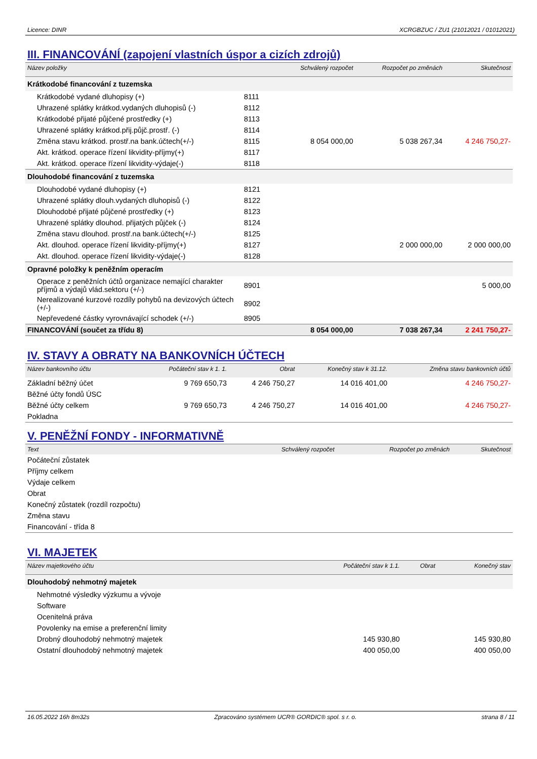Licence: DINR XCRGBZUC / ZU1 (21012021 / 01012021)
III. FINANCOVÁNÍ (zapojení vlastních úspor a cizích zdrojů)
| Název položky | | Schválený rozpočet | Rozpočet po změnách | Skutečnost |
| --- | --- | --- | --- | --- |
| Krátkodobé financování z tuzemska | | | | |
| Krátkodobé vydané dluhopisy (+) | 8111 | | | |
| Uhrazené splátky krátkod.vydaných dluhopisů (-) | 8112 | | | |
| Krátkodobé přijaté půjčené prostředky (+) | 8113 | | | |
| Uhrazené splátky krátkod.přij.půjč.prostř. (-) | 8114 | | | |
| Změna stavu krátkod. prostř.na bank.účtech(+/-) | 8115 | 8 054 000,00 | 5 038 267,34 | 4 246 750,27- |
| Akt. krátkod. operace řízení likvidity-příjmy(+) | 8117 | | | |
| Akt. krátkod. operace řízení likvidity-výdaje(-) | 8118 | | | |
| Dlouhodobé financování z tuzemska | | | | |
| Dlouhodobé vydané dluhopisy (+) | 8121 | | | |
| Uhrazené splátky dlouh.vydaných dluhopisů (-) | 8122 | | | |
| Dlouhodobé přijaté půjčené prostředky (+) | 8123 | | | |
| Uhrazené splátky dlouhod. přijatých půjček (-) | 8124 | | | |
| Změna stavu dlouhod. prostř.na bank.účtech(+/-) | 8125 | | | |
| Akt. dlouhod. operace řízení likvidity-příjmy(+) | 8127 | | 2 000 000,00 | 2 000 000,00 |
| Akt. dlouhod. operace řízení likvidity-výdaje(-) | 8128 | | | |
| Opravné položky k peněžním operacím | | | | |
| Operace z peněžních účtů organizace nemající charakter příjmů a výdajů vlád.sektoru (+/-) | 8901 | | | 5 000,00 |
| Nerealizované kurzové rozdíly pohybů na devizových účtech (+/-) | 8902 | | | |
| Nepřevedené částky vyrovnávající schodek (+/-) | 8905 | | | |
| FINANCOVÁNÍ (součet za třídu 8) | | 8 054 000,00 | 7 038 267,34 | 2 241 750,27- |
IV. STAVY A OBRATY NA BANKOVNÍCH ÚČTECH
| Název bankovního účtu | Počáteční stav k 1. 1. | Obrat | Konečný stav k 31.12. | Změna stavu bankovních účtů |
| --- | --- | --- | --- | --- |
| Základní běžný účet | 9 769 650,73 | 4 246 750,27 | 14 016 401,00 | 4 246 750,27- |
| Běžné účty fondů ÚSC | | | | |
| Běžné účty celkem | 9 769 650,73 | 4 246 750,27 | 14 016 401,00 | 4 246 750,27- |
| Pokladna | | | | |
V. PENĚŽNÍ FONDY - INFORMATIVNĚ
| Text | Schválený rozpočet | Rozpočet po změnách | Skutečnost |
| --- | --- | --- | --- |
| Počáteční zůstatek | | | |
| Příjmy celkem | | | |
| Výdaje celkem | | | |
| Obrat | | | |
| Konečný zůstatek (rozdíl rozpočtu) | | | |
| Změna stavu | | | |
| Financování - třída 8 | | | |
VI. MAJETEK
| Název majetkového účtu | Počáteční stav k 1.1. | Obrat | Konečný stav |
| --- | --- | --- | --- |
| Dlouhodobý nehmotný majetek | | | |
| Nehmotné výsledky výzkumu a vývoje | | | |
| Software | | | |
| Ocenitelná práva | | | |
| Povolenky na emise a preferenční limity | | | |
| Drobný dlouhodobý nehmotný majetek | 145 930,80 | | 145 930,80 |
| Ostatní dlouhodobý nehmotný majetek | 400 050,00 | | 400 050,00 |
16.05.2022 16h 8m32s Zpracováno systémem UCR® GORDIC® spol. s r. o. strana 8 / 11